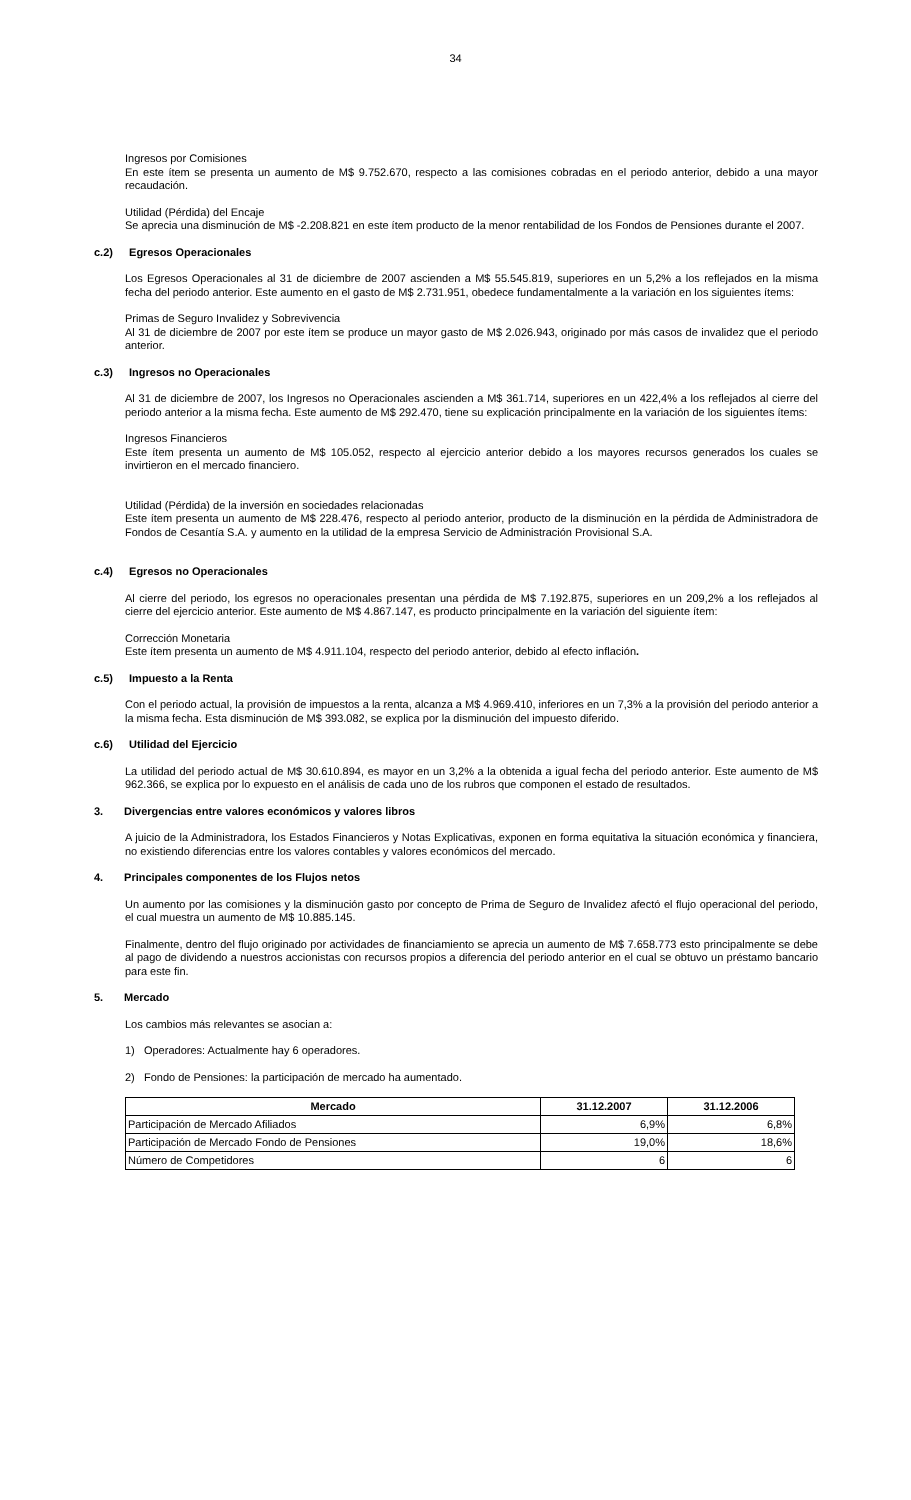34
Ingresos por Comisiones
En este ítem se presenta un aumento de M$ 9.752.670, respecto a las comisiones cobradas en el periodo anterior, debido a una mayor recaudación.
Utilidad (Pérdida) del Encaje
Se aprecia una disminución de M$ -2.208.821 en este ítem producto de la menor rentabilidad de los Fondos de Pensiones durante el 2007.
c.2) Egresos Operacionales
Los Egresos Operacionales al 31 de diciembre de 2007 ascienden a M$ 55.545.819, superiores en un 5,2% a los reflejados en la misma fecha del periodo anterior. Este aumento en el gasto de M$ 2.731.951, obedece fundamentalmente a la variación en los siguientes ítems:
Primas de Seguro Invalidez y Sobrevivencia
Al 31 de diciembre de 2007 por este ítem se produce un mayor gasto de M$ 2.026.943, originado por más casos de invalidez que el periodo anterior.
c.3) Ingresos no Operacionales
Al 31 de diciembre de 2007, los Ingresos no Operacionales ascienden a M$ 361.714, superiores en un 422,4% a los reflejados al cierre del periodo anterior a la misma fecha. Este aumento de M$ 292.470, tiene su explicación principalmente en la variación de los siguientes ítems:
Ingresos Financieros
Este ítem presenta un aumento de M$ 105.052, respecto al ejercicio anterior debido a los mayores recursos generados los cuales se invirtieron en el mercado financiero.
Utilidad (Pérdida) de la inversión en sociedades relacionadas
Este ítem presenta un aumento de M$ 228.476, respecto al periodo anterior, producto de la disminución en la pérdida de Administradora de Fondos de Cesantía S.A. y aumento en la utilidad de la empresa Servicio de Administración Provisional S.A.
c.4) Egresos no Operacionales
Al cierre del periodo, los egresos no operacionales presentan una pérdida de M$ 7.192.875, superiores en un 209,2% a los reflejados al cierre del ejercicio anterior. Este aumento de M$ 4.867.147, es producto principalmente en la variación del siguiente ítem:
Corrección Monetaria
Este ítem presenta un aumento de M$ 4.911.104, respecto del periodo anterior, debido al efecto inflación.
c.5) Impuesto a la Renta
Con el periodo actual, la provisión de impuestos a la renta, alcanza a M$ 4.969.410, inferiores en un 7,3% a la provisión del periodo anterior a la misma fecha. Esta disminución de M$ 393.082, se explica por la disminución del impuesto diferido.
c.6) Utilidad del Ejercicio
La utilidad del periodo actual de M$ 30.610.894, es mayor en un 3,2% a la obtenida a igual fecha del periodo anterior. Este aumento de M$ 962.366, se explica por lo expuesto en el análisis de cada uno de los rubros que componen el estado de resultados.
3. Divergencias entre valores económicos y valores libros
A juicio de la Administradora, los Estados Financieros y Notas Explicativas, exponen en forma equitativa la situación económica y financiera, no existiendo diferencias entre los valores contables y valores económicos del mercado.
4. Principales componentes de los Flujos netos
Un aumento por las comisiones y la disminución gasto por concepto de Prima de Seguro de Invalidez afectó el flujo operacional del periodo, el cual muestra un aumento de M$ 10.885.145.
Finalmente, dentro del flujo originado por actividades de financiamiento se aprecia un aumento de M$ 7.658.773 esto principalmente se debe al pago de dividendo a nuestros accionistas con recursos propios a diferencia del periodo anterior en el cual se obtuvo un préstamo bancario para este fin.
5. Mercado
Los cambios más relevantes se asocian a:
1) Operadores: Actualmente hay 6 operadores.
2) Fondo de Pensiones: la participación de mercado ha aumentado.
| Mercado | 31.12.2007 | 31.12.2006 |
| --- | --- | --- |
| Participación de Mercado Afiliados | 6,9% | 6,8% |
| Participación de Mercado Fondo de Pensiones | 19,0% | 18,6% |
| Número de Competidores | 6 | 6 |